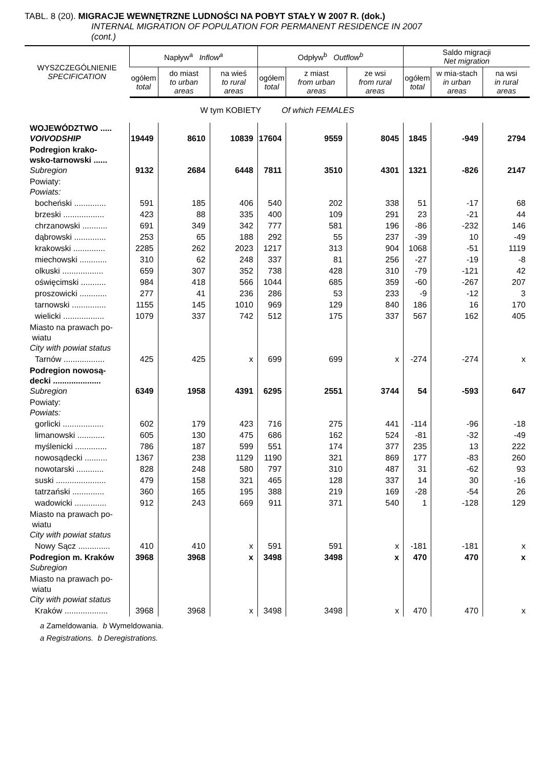TABL. 8 (20). MIGRACJE WEWNĘTRZNE LUDNOŚCI NA POBYT STAŁY W 2007 R. (dok.)
INTERNAL MIGRATION OF POPULATION FOR PERMANENT RESIDENCE IN 2007
(cont.)
| WYSZCZEGÓLNIENIE SPECIFICATION | Napływ<sup>a</sup> Inflow<sup>a</sup> | | | Odpływ<sup>b</sup> Outflow<sup>b</sup> | | | Saldo migracji Net migration | | |
| --- | --- | --- | --- | --- | --- | --- | --- | --- | --- |
| | ogółem total | do miast to urban areas | na wieś to rural areas | ogółem total | z miast from urban areas | ze wsi from rural areas | ogółem total | w mia-stach in urban areas | na wsi in rural areas |
| W tym KOBIETY Of which FEMALES | | | | | | | | | |
| WOJEWÓDZTWO ..... VOIVODSHIP | 19449 | 8610 | 10839 | 17604 | 9559 | 8045 | 1845 | -949 | 2794 |
| Podregion krako- wsko-tarnowski ...... Subregion | 9132 | 2684 | 6448 | 7811 | 3510 | 4301 | 1321 | -826 | 2147 |
| Powiaty: Powiats: | | | | | | | | | |
| bocheński .............. | 591 | 185 | 406 | 540 | 202 | 338 | 51 | -17 | 68 |
| brzeski .................. | 423 | 88 | 335 | 400 | 109 | 291 | 23 | -21 | 44 |
| chrzanowski ........... | 691 | 349 | 342 | 777 | 581 | 196 | -86 | -232 | 146 |
| dąbrowski .............. | 253 | 65 | 188 | 292 | 55 | 237 | -39 | 10 | -49 |
| krakowski .............. | 2285 | 262 | 2023 | 1217 | 313 | 904 | 1068 | -51 | 1119 |
| miechowski ............ | 310 | 62 | 248 | 337 | 81 | 256 | -27 | -19 | -8 |
| olkuski .................. | 659 | 307 | 352 | 738 | 428 | 310 | -79 | -121 | 42 |
| oświęcimski ........... | 984 | 418 | 566 | 1044 | 685 | 359 | -60 | -267 | 207 |
| proszowicki ............ | 277 | 41 | 236 | 286 | 53 | 233 | -9 | -12 | 3 |
| tarnowski ............... | 1155 | 145 | 1010 | 969 | 129 | 840 | 186 | 16 | 170 |
| wielicki .................. | 1079 | 337 | 742 | 512 | 175 | 337 | 567 | 162 | 405 |
| Miasto na prawach po- wiatu City with powiat status | | | | | | | | | |
| Tarnów .................. | 425 | 425 | x | 699 | 699 | x | -274 | -274 | x |
| Podregion nowosą- decki ..................... Subregion | 6349 | 1958 | 4391 | 6295 | 2551 | 3744 | 54 | -593 | 647 |
| Powiaty: Powiats: | | | | | | | | | |
| gorlicki .................. | 602 | 179 | 423 | 716 | 275 | 441 | -114 | -96 | -18 |
| limanowski ............ | 605 | 130 | 475 | 686 | 162 | 524 | -81 | -32 | -49 |
| myślenicki .............. | 786 | 187 | 599 | 551 | 174 | 377 | 235 | 13 | 222 |
| nowosądecki .......... | 1367 | 238 | 1129 | 1190 | 321 | 869 | 177 | -83 | 260 |
| nowotarski ............ | 828 | 248 | 580 | 797 | 310 | 487 | 31 | -62 | 93 |
| suski ...................... | 479 | 158 | 321 | 465 | 128 | 337 | 14 | 30 | -16 |
| tatrzański .............. | 360 | 165 | 195 | 388 | 219 | 169 | -28 | -54 | 26 |
| wadowicki .............. | 912 | 243 | 669 | 911 | 371 | 540 | 1 | -128 | 129 |
| Miasto na prawach po- wiatu City with powiat status | | | | | | | | | |
| Nowy Sącz .............. | 410 | 410 | x | 591 | 591 | x | -181 | -181 | x |
| Podregion m. Kraków Subregion | 3968 | 3968 | x | 3498 | 3498 | x | 470 | 470 | x |
| Miasto na prawach po- wiatu City with powiat status | | | | | | | | | |
| Kraków ................... | 3968 | 3968 | x | 3498 | 3498 | x | 470 | 470 | x |
a Zameldowania. b Wymeldowania.
a Registrations. b Deregistrations.